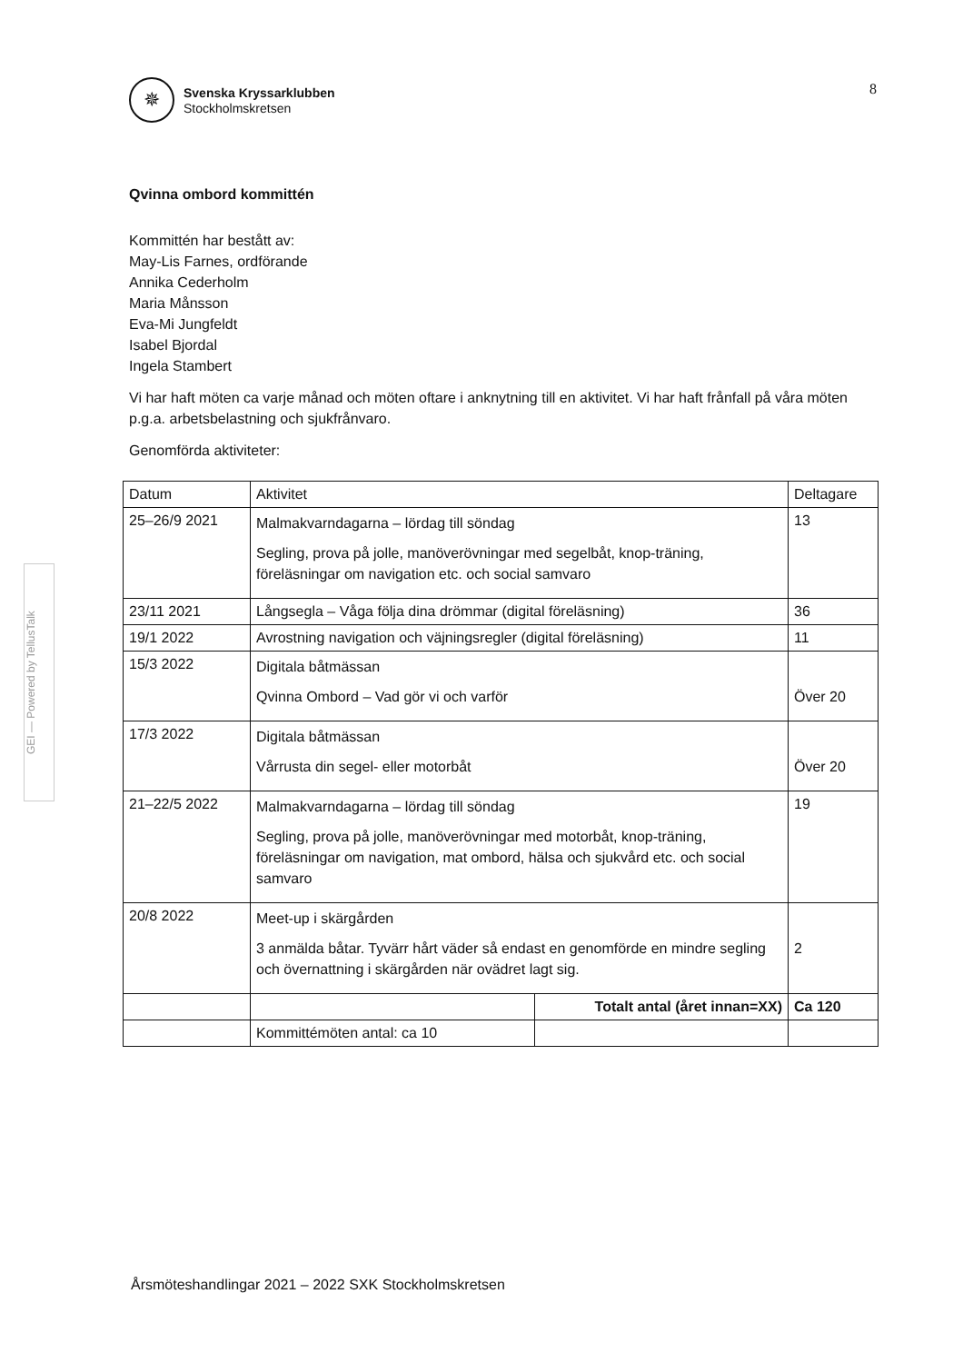GEI — Powered by TellusTalk
✵
Svenska Kryssarklubben
Stockholmskretsen
8
Qvinna ombord kommittén
Kommittén har bestått av:
May-Lis Farnes, ordförande
Annika Cederholm
Maria Månsson
Eva-Mi Jungfeldt
Isabel Bjordal
Ingela Stambert
Vi har haft möten ca varje månad och möten oftare i anknytning till en aktivitet. Vi har haft frånfall på våra möten p.g.a. arbetsbelastning och sjukfrånvaro.
Genomförda aktiviteter:
| Datum | Aktivitet | | Deltagare |
| --- | --- | --- | --- |
| 25–26/9 2021 | Malmakvarndagarna – lördag till söndag Segling, prova på jolle, manöverövningar med segelbåt, knop-träning, föreläsningar om navigation etc. och social samvaro | | 13 |
| 23/11 2021 | Långsegla – Våga följa dina drömmar (digital föreläsning) | | 36 |
| 19/1 2022 | Avrostning navigation och väjningsregler (digital föreläsning) | | 11 |
| 15/3 2022 | Digitala båtmässan Qvinna Ombord – Vad gör vi och varför | | Över 20 |
| 17/3 2022 | Digitala båtmässan Vårrusta din segel- eller motorbåt | | Över 20 |
| 21–22/5 2022 | Malmakvarndagarna – lördag till söndag Segling, prova på jolle, manöverövningar med motorbåt, knop-träning, föreläsningar om navigation, mat ombord, hälsa och sjukvård etc. och social samvaro | | 19 |
| 20/8 2022 | Meet-up i skärgården 3 anmälda båtar. Tyvärr hårt väder så endast en genomförde en mindre segling och övernattning i skärgården när ovädret lagt sig. | | 2 |
| | | Totalt antal (året innan=XX) | Ca 120 |
| | Kommittémöten antal: ca 10 | | |
Årsmöteshandlingar 2021 – 2022 SXK Stockholmskretsen